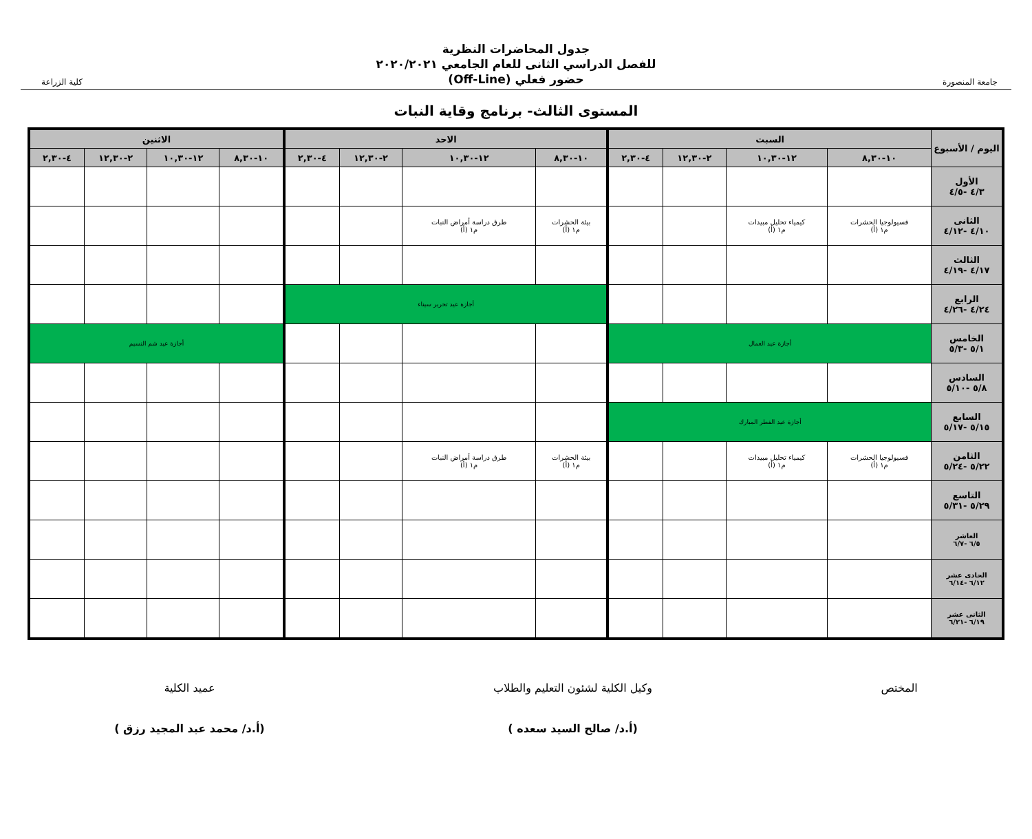جامعة المنصورة
جدول المحاضرات النظرية
للفصل الدراسي الثانى للعام الجامعي ٢٠٢٠/٢٠٢١
حضور فعلي (Off-Line)
كلية الزراعة
المستوى الثالث- برنامج وقاية النبات
| اليوم / الأسبوع | السبت | | | | الاحد | | | | الاثنين | | | |
| --- | --- | --- | --- | --- | --- | --- | --- | --- | --- | --- | --- | --- |
| | ١٠-٨,٣٠ | ١٢-١٠,٣٠ | ٢-١٢,٣٠ | ٤-٢,٣٠ | ١٠-٨,٣٠ | ١٢-١٠,٣٠ | ٢-١٢,٣٠ | ٤-٢,٣٠ | ١٠-٨,٣٠ | ١٢-١٠,٣٠ | ٢-١٢,٣٠ | ٤-٢,٣٠ |
| الأول ٤/٣ -٤/٥ | | | | | | | | | | | | |
| الثانى ٤/١٠ -٤/١٢ | فسيولوجيا الحشرات م١ (أ) | كيمياء تحليل مبيدات م١ (أ) | | | بيئة الحشرات م١ (أ) | طرق دراسة أمراض النبات م١ (أ) | | | | | | |
| الثالث ٤/١٧ -٤/١٩ | | | | | | | | | | | | |
| الرابع ٤/٢٤ -٤/٢٦ | | | | | أجازة عيد تحرير سيناء | | | | | | | |
| الخامس ٥/١ -٥/٣ | أجازة عيد العمال | | | | | | | | أجازة عيد شم النسيم | | | |
| السادس ٥/٨ -٥/١٠ | | | | | | | | | | | | |
| السابع ٥/١٥ -٥/١٧ | أجازة عيد الفطر المبارك | | | | | | | | | | | |
| الثامن ٥/٢٢ -٥/٢٤ | فسيولوجيا الحشرات م١ (أ) | كيمياء تحليل مبيدات م١ (أ) | | | بيئة الحشرات م١ (أ) | طرق دراسة أمراض النبات م١ (أ) | | | | | | |
| التاسع ٥/٢٩ -٥/٣١ | | | | | | | | | | | | |
| العاشر ٦/٥ -٦/٧ | | | | | | | | | | | | |
| الحادى عشر ٦/١٢ -٦/١٤ | | | | | | | | | | | | |
| الثانى عشر ٦/١٩ -٦/٢١ | | | | | | | | | | | | |
المختص وكيل الكلية لشئون التعليم والطلاب
(أ.د/ صالح السيد سعده )
عميد الكلية
(أ.د/ محمد عبد المجيد رزق )